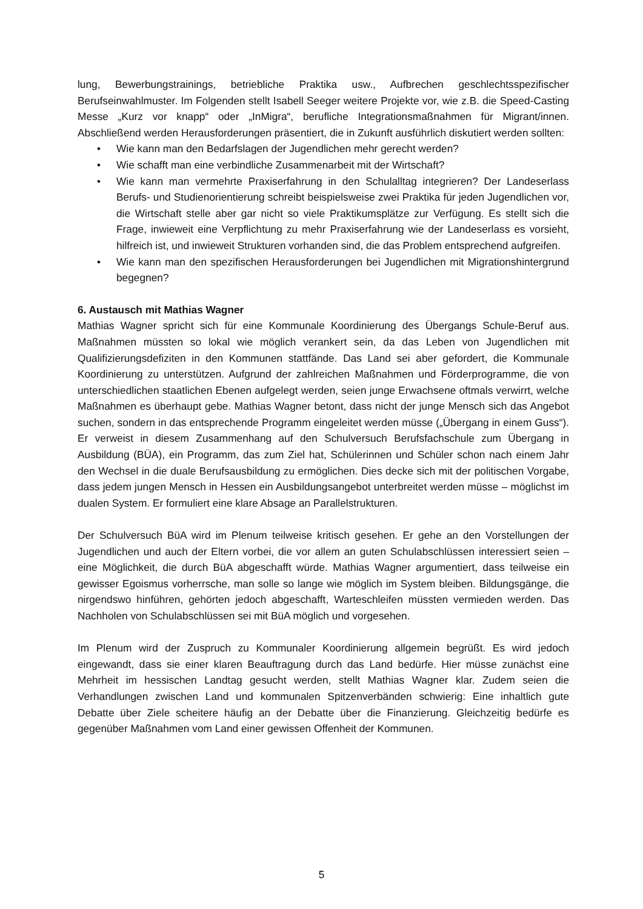lung, Bewerbungstrainings, betriebliche Praktika usw., Aufbrechen geschlechtsspezifischer Berufseinwahlmuster. Im Folgenden stellt Isabell Seeger weitere Projekte vor, wie z.B. die Speed-Casting Messe „Kurz vor knapp“ oder „InMigra“, berufliche Integrationsmaßnahmen für Migrant/innen. Abschließend werden Herausforderungen präsentiert, die in Zukunft ausführlich diskutiert werden sollten:
• Wie kann man den Bedarfslagen der Jugendlichen mehr gerecht werden?
• Wie schafft man eine verbindliche Zusammenarbeit mit der Wirtschaft?
• Wie kann man vermehrte Praxiserfahrung in den Schulalltag integrieren? Der Landeserlass Berufs- und Studienorientierung schreibt beispielsweise zwei Praktika für jeden Jugendlichen vor, die Wirtschaft stelle aber gar nicht so viele Praktikumsplätze zur Verfügung. Es stellt sich die Frage, inwieweit eine Verpflichtung zu mehr Praxiserfahrung wie der Landeserlass es vorsieht, hilfreich ist, und inwieweit Strukturen vorhanden sind, die das Problem entsprechend aufgreifen.
• Wie kann man den spezifischen Herausforderungen bei Jugendlichen mit Migrationshintergrund begegnen?
6. Austausch mit Mathias Wagner
Mathias Wagner spricht sich für eine Kommunale Koordinierung des Übergangs Schule-Beruf aus. Maßnahmen müssten so lokal wie möglich verankert sein, da das Leben von Jugendlichen mit Qualifizierungsdefiziten in den Kommunen stattfände. Das Land sei aber gefordert, die Kommunale Koordinierung zu unterstützen. Aufgrund der zahlreichen Maßnahmen und Förderprogramme, die von unterschiedlichen staatlichen Ebenen aufgelegt werden, seien junge Erwachsene oftmals verwirrt, welche Maßnahmen es überhaupt gebe. Mathias Wagner betont, dass nicht der junge Mensch sich das Angebot suchen, sondern in das entsprechende Programm eingeleitet werden müsse („Übergang in einem Guss“). Er verweist in diesem Zusammenhang auf den Schulversuch Berufsfachschule zum Übergang in Ausbildung (BÜA), ein Programm, das zum Ziel hat, Schülerinnen und Schüler schon nach einem Jahr den Wechsel in die duale Berufsausbildung zu ermöglichen. Dies decke sich mit der politischen Vorgabe, dass jedem jungen Mensch in Hessen ein Ausbildungsangebot unterbreitet werden müsse – möglichst im dualen System. Er formuliert eine klare Absage an Parallelstrukturen.
Der Schulversuch BüA wird im Plenum teilweise kritisch gesehen. Er gehe an den Vorstellungen der Jugendlichen und auch der Eltern vorbei, die vor allem an guten Schulabschlüssen interessiert seien – eine Möglichkeit, die durch BüA abgeschafft würde. Mathias Wagner argumentiert, dass teilweise ein gewisser Egoismus vorherrsche, man solle so lange wie möglich im System bleiben. Bildungsgänge, die nirgendswo hinführen, gehörten jedoch abgeschafft, Warteschleifen müssten vermieden werden. Das Nachholen von Schulabschlüssen sei mit BüA möglich und vorgesehen.
Im Plenum wird der Zuspruch zu Kommunaler Koordinierung allgemein begrüßt. Es wird jedoch eingewandt, dass sie einer klaren Beauftragung durch das Land bedürfe. Hier müsse zunächst eine Mehrheit im hessischen Landtag gesucht werden, stellt Mathias Wagner klar. Zudem seien die Verhandlungen zwischen Land und kommunalen Spitzenverbänden schwierig: Eine inhaltlich gute Debatte über Ziele scheitere häufig an der Debatte über die Finanzierung. Gleichzeitig bedürfe es gegenüber Maßnahmen vom Land einer gewissen Offenheit der Kommunen.
5